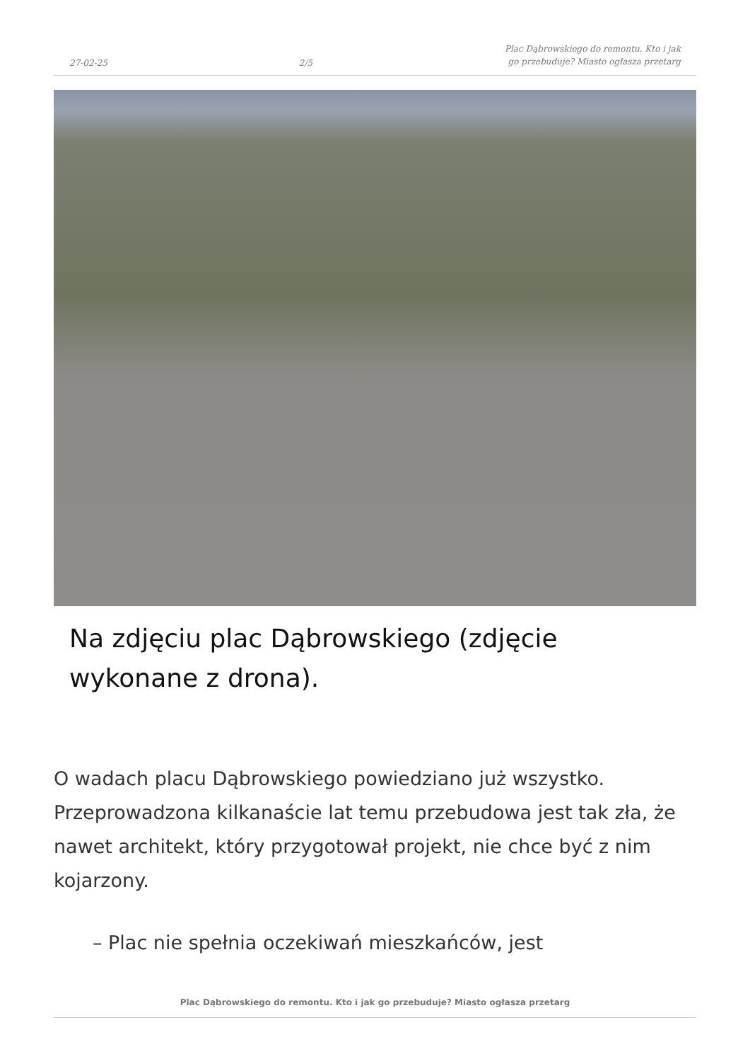27-02-25 2/5 Plac Dąbrowskiego do remontu. Kto i jak go przebuduje? Miasto ogłasza przetarg
Na zdjęciu plac Dąbrowskiego (zdjęcie wykonane z drona).
O wadach placu Dąbrowskiego powiedziano już wszystko. Przeprowadzona kilkanaście lat temu przebudowa jest tak zła, że nawet architekt, który przygotował projekt, nie chce być z nim kojarzony.
– Plac nie spełnia oczekiwań mieszkańców, jest
Plac Dąbrowskiego do remontu. Kto i jak go przebuduje? Miasto ogłasza przetarg